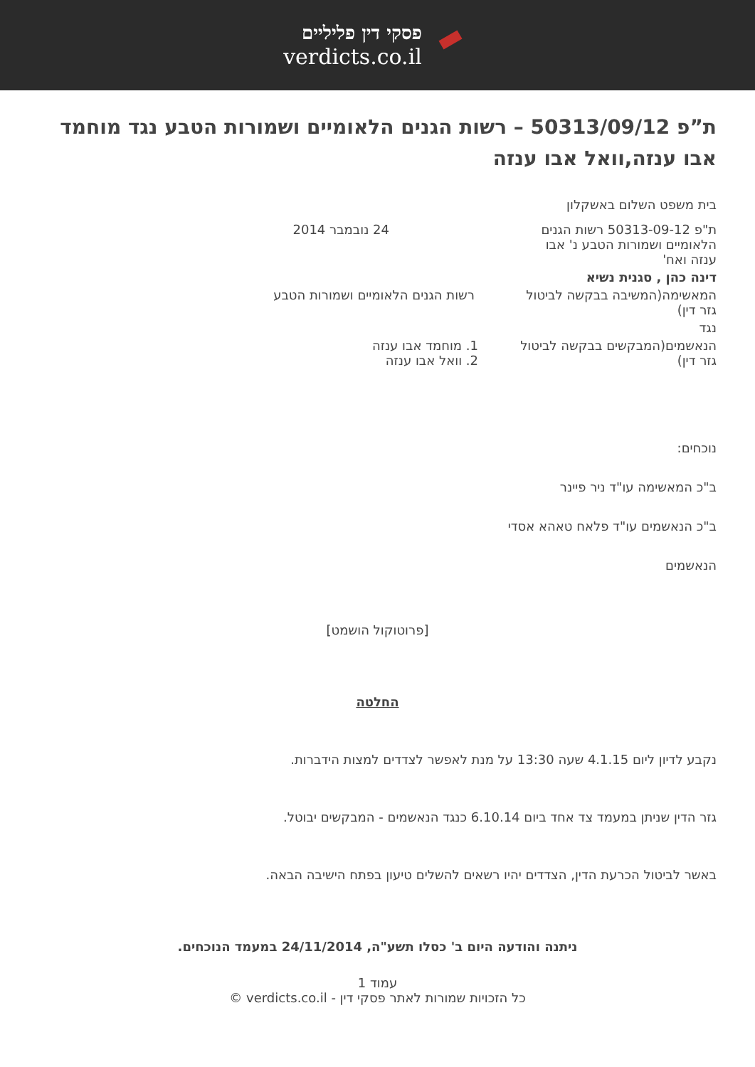פסקי דין פליליים
verdicts.co.il
ת”פ 50313/09/12 – רשות הגנים הלאומיים ושמורות הטבע נגד מוחמד אבו ענזה,וואל אבו ענזה
| בית משפט השלום באשקלון | |
| ת"פ 50313-09-12 רשות הגנים הלאומיים ושמורות הטבע נ' אבו ענזה ואח' | 24 נובמבר 2014 |
| דינה כהן , סגנית נשיא | |
| המאשימה(המשיבה בבקשה לביטול גזר דין) | רשות הגנים הלאומיים ושמורות הטבע |
| נגד | |
| הנאשמים(המבקשים בבקשה לביטול גזר דין) | 1. מוחמד אבו ענזה 2. וואל אבו ענזה |
נוכחים:
ב"כ המאשימה עו"ד ניר פיינר
ב"כ הנאשמים עו"ד פלאח טאהא אסדי
הנאשמים
[פרוטוקול הושמט]
החלטה
נקבע לדיון ליום 4.1.15 שעה 13:30 על מנת לאפשר לצדדים למצות הידברות.
גזר הדין שניתן במעמד צד אחד ביום 6.10.14 כנגד הנאשמים - המבקשים יבוטל.
באשר לביטול הכרעת הדין, הצדדים יהיו רשאים להשלים טיעון בפתח הישיבה הבאה.
ניתנה והודעה היום ב' כסלו תשע"ה, 24/11/2014 במעמד הנוכחים.
עמוד 1
כל הזכויות שמורות לאתר פסקי דין - verdicts.co.il ©